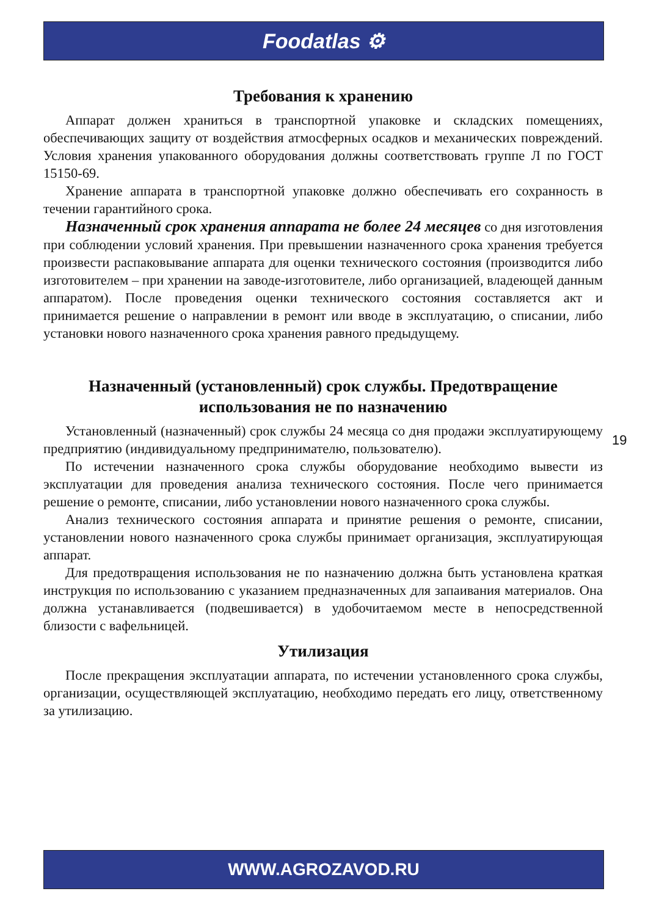Foodatlas ⚙
Требования к хранению
Аппарат должен храниться в транспортной упаковке и складских помещениях, обеспечивающих защиту от воздействия атмосферных осадков и механических повреждений. Условия хранения упакованного оборудования должны соответствовать группе Л по ГОСТ 15150-69.
Хранение аппарата в транспортной упаковке должно обеспечивать его сохранность в течении гарантийного срока.
Назначенный срок хранения аппарата не более 24 месяцев со дня изготовления при соблюдении условий хранения. При превышении назначенного срока хранения требуется произвести распаковывание аппарата для оценки технического состояния (производится либо изготовителем – при хранении на заводе-изготовителе, либо организацией, владеющей данным аппаратом). После проведения оценки технического состояния составляется акт и принимается решение о направлении в ремонт или вводе в эксплуатацию, о списании, либо установки нового назначенного срока хранения равного предыдущему.
Назначенный (установленный) срок службы. Предотвращение использования не по назначению
Установленный (назначенный) срок службы 24 месяца со дня продажи эксплуатирующему предприятию (индивидуальному предпринимателю, пользователю).
По истечении назначенного срока службы оборудование необходимо вывести из эксплуатации для проведения анализа технического состояния. После чего принимается решение о ремонте, списании, либо установлении нового назначенного срока службы.
Анализ технического состояния аппарата и принятие решения о ремонте, списании, установлении нового назначенного срока службы принимает организация, эксплуатирующая аппарат.
Для предотвращения использования не по назначению должна быть установлена краткая инструкция по использованию с указанием предназначенных для запаивания материалов. Она должна устанавливается (подвешивается) в удобочитаемом месте в непосредственной близости с вафельницей.
Утилизация
После прекращения эксплуатации аппарата, по истечении установленного срока службы, организации, осуществляющей эксплуатацию, необходимо передать его лицу, ответственному за утилизацию.
19
WWW.AGROZAVOD.RU